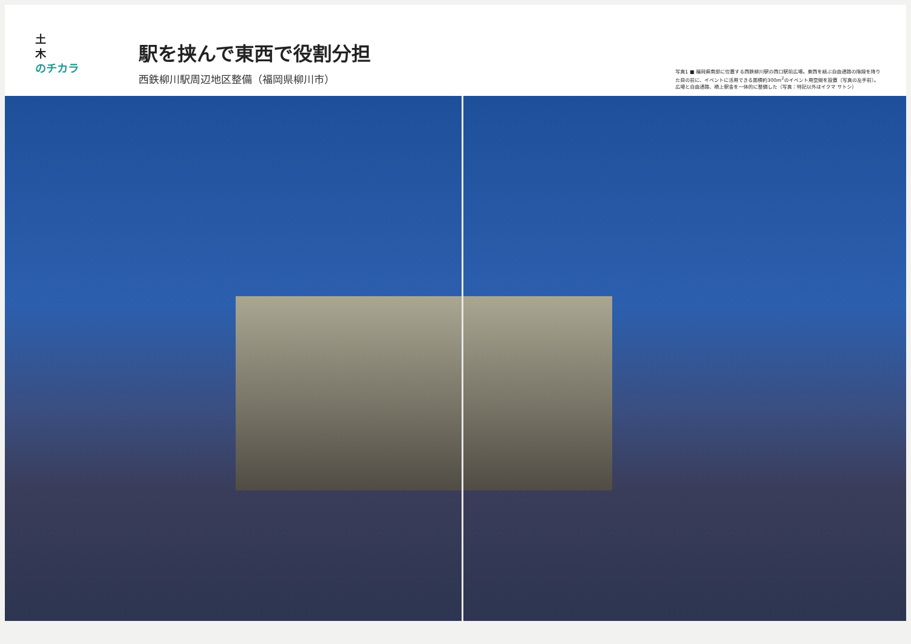土
木
のチカラ
駅を挟んで東西で役割分担
西鉄柳川駅周辺地区整備（福岡県柳川市）
写真1 ■ 福岡県南部に位置する西鉄柳川駅の西口駅前広場。東西を結ぶ自由通路の階段を降りた目の前に、イベントに活用できる面積約300m<sup>2</sup>のイベント用空間を設置（写真の左手前）。広場と自由通路、橋上駅舎を一体的に整備した（写真：特記以外はイクマ サトシ）